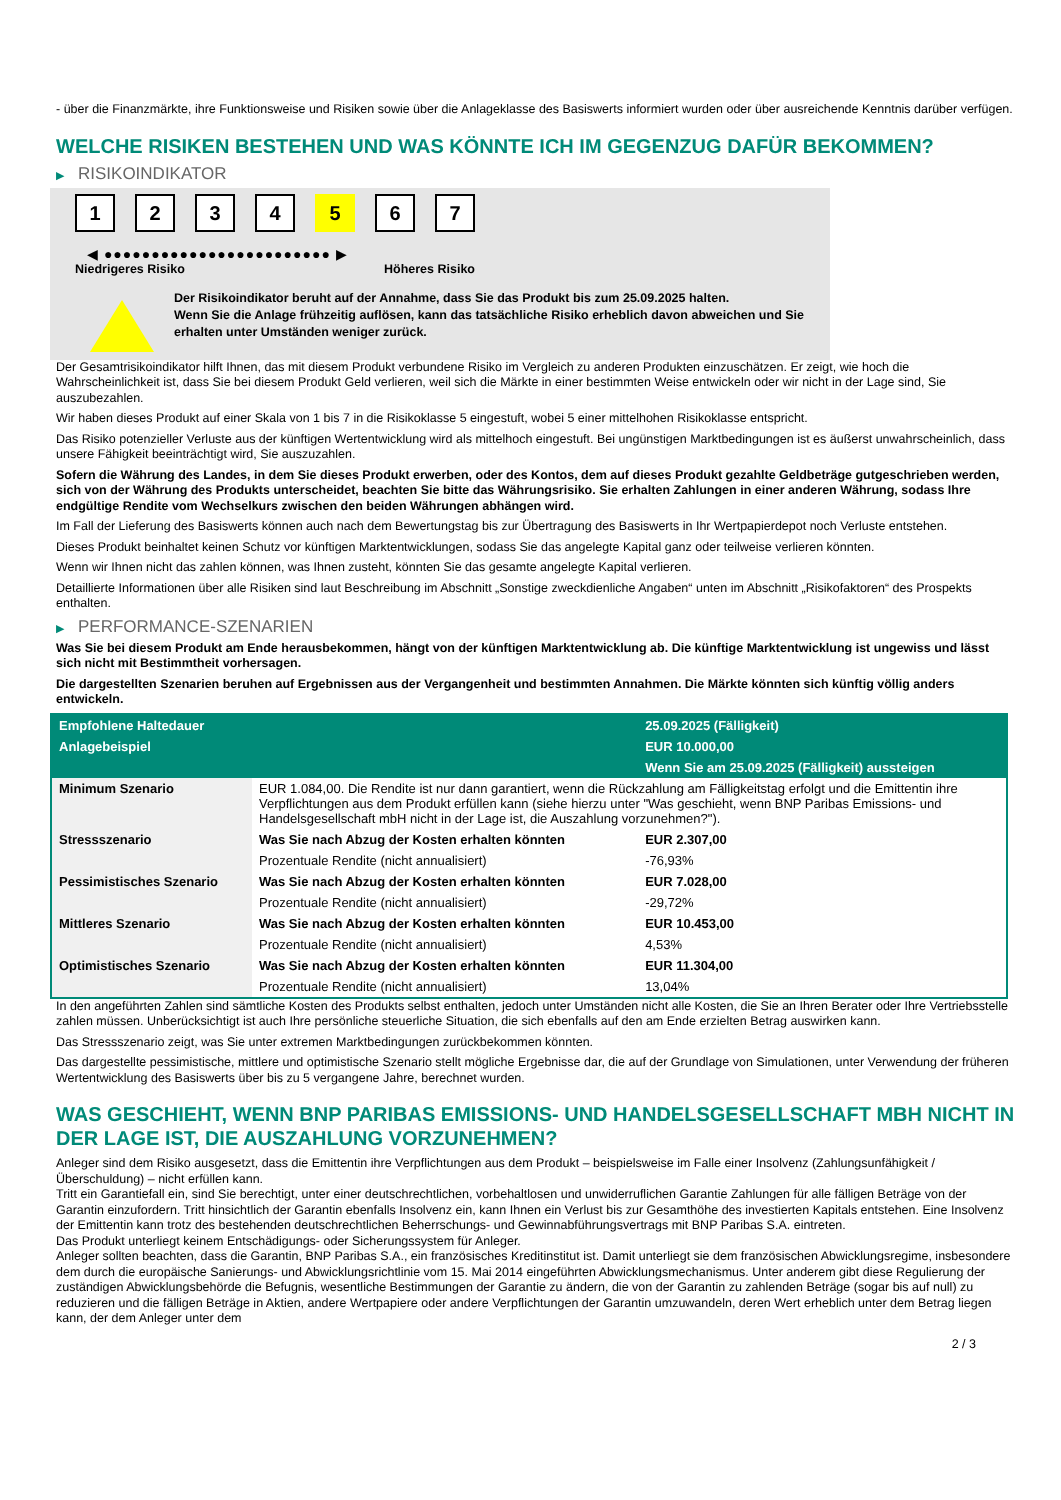- über die Finanzmärkte, ihre Funktionsweise und Risiken sowie über die Anlageklasse des Basiswerts informiert wurden oder über ausreichende Kenntnis darüber verfügen.
WELCHE RISIKEN BESTEHEN UND WAS KÖNNTE ICH IM GEGENZUG DAFÜR BEKOMMEN?
▶ RISIKOINDIKATOR
1234 5 6 7
◀ ●●●●●●●●●●●●●●●●●●●●●●●● ▶
Niedrigeres Risiko Höheres Risiko
Der Risikoindikator beruht auf der Annahme, dass Sie das Produkt bis zum 25.09.2025 halten.
Wenn Sie die Anlage frühzeitig auflösen, kann das tatsächliche Risiko erheblich davon abweichen und Sie erhalten unter Umständen weniger zurück.
Der Gesamtrisikoindikator hilft Ihnen, das mit diesem Produkt verbundene Risiko im Vergleich zu anderen Produkten einzuschätzen. Er zeigt, wie hoch die Wahrscheinlichkeit ist, dass Sie bei diesem Produkt Geld verlieren, weil sich die Märkte in einer bestimmten Weise entwickeln oder wir nicht in der Lage sind, Sie auszubezahlen.
Wir haben dieses Produkt auf einer Skala von 1 bis 7 in die Risikoklasse 5 eingestuft, wobei 5 einer mittelhohen Risikoklasse entspricht.
Das Risiko potenzieller Verluste aus der künftigen Wertentwicklung wird als mittelhoch eingestuft. Bei ungünstigen Marktbedingungen ist es äußerst unwahrscheinlich, dass unsere Fähigkeit beeinträchtigt wird, Sie auszuzahlen.
Sofern die Währung des Landes, in dem Sie dieses Produkt erwerben, oder des Kontos, dem auf dieses Produkt gezahlte Geldbeträge gutgeschrieben werden, sich von der Währung des Produkts unterscheidet, beachten Sie bitte das Währungsrisiko. Sie erhalten Zahlungen in einer anderen Währung, sodass Ihre endgültige Rendite vom Wechselkurs zwischen den beiden Währungen abhängen wird.
Im Fall der Lieferung des Basiswerts können auch nach dem Bewertungstag bis zur Übertragung des Basiswerts in Ihr Wertpapierdepot noch Verluste entstehen.
Dieses Produkt beinhaltet keinen Schutz vor künftigen Marktentwicklungen, sodass Sie das angelegte Kapital ganz oder teilweise verlieren könnten.
Wenn wir Ihnen nicht das zahlen können, was Ihnen zusteht, könnten Sie das gesamte angelegte Kapital verlieren.
Detaillierte Informationen über alle Risiken sind laut Beschreibung im Abschnitt „Sonstige zweckdienliche Angaben“ unten im Abschnitt „Risikofaktoren“ des Prospekts enthalten.
▶ PERFORMANCE-SZENARIEN
Was Sie bei diesem Produkt am Ende herausbekommen, hängt von der künftigen Marktentwicklung ab. Die künftige Marktentwicklung ist ungewiss und lässt sich nicht mit Bestimmtheit vorhersagen.
Die dargestellten Szenarien beruhen auf Ergebnissen aus der Vergangenheit und bestimmten Annahmen. Die Märkte könnten sich künftig völlig anders entwickeln.
| Empfohlene Haltedauer | | 25.09.2025 (Fälligkeit) |
| --- | --- | --- |
| Anlagebeispiel | | EUR 10.000,00 |
| | | Wenn Sie am 25.09.2025 (Fälligkeit) aussteigen |
| Minimum Szenario | EUR 1.084,00. Die Rendite ist nur dann garantiert, wenn die Rückzahlung am Fälligkeitstag erfolgt und die Emittentin ihre Verpflichtungen aus dem Produkt erfüllen kann (siehe hierzu unter "Was geschieht, wenn BNP Paribas Emissions- und Handelsgesellschaft mbH nicht in der Lage ist, die Auszahlung vorzunehmen?"). | |
| Stressszenario | Was Sie nach Abzug der Kosten erhalten könnten | EUR 2.307,00 |
| | Prozentuale Rendite (nicht annualisiert) | -76,93% |
| Pessimistisches Szenario | Was Sie nach Abzug der Kosten erhalten könnten | EUR 7.028,00 |
| | Prozentuale Rendite (nicht annualisiert) | -29,72% |
| Mittleres Szenario | Was Sie nach Abzug der Kosten erhalten könnten | EUR 10.453,00 |
| | Prozentuale Rendite (nicht annualisiert) | 4,53% |
| Optimistisches Szenario | Was Sie nach Abzug der Kosten erhalten könnten | EUR 11.304,00 |
| | Prozentuale Rendite (nicht annualisiert) | 13,04% |
In den angeführten Zahlen sind sämtliche Kosten des Produkts selbst enthalten, jedoch unter Umständen nicht alle Kosten, die Sie an Ihren Berater oder Ihre Vertriebsstelle zahlen müssen. Unberücksichtigt ist auch Ihre persönliche steuerliche Situation, die sich ebenfalls auf den am Ende erzielten Betrag auswirken kann.
Das Stressszenario zeigt, was Sie unter extremen Marktbedingungen zurückbekommen könnten.
Das dargestellte pessimistische, mittlere und optimistische Szenario stellt mögliche Ergebnisse dar, die auf der Grundlage von Simulationen, unter Verwendung der früheren Wertentwicklung des Basiswerts über bis zu 5 vergangene Jahre, berechnet wurden.
WAS GESCHIEHT, WENN BNP PARIBAS EMISSIONS- UND HANDELSGESELLSCHAFT MBH NICHT IN DER LAGE IST, DIE AUSZAHLUNG VORZUNEHMEN?
Anleger sind dem Risiko ausgesetzt, dass die Emittentin ihre Verpflichtungen aus dem Produkt – beispielsweise im Falle einer Insolvenz (Zahlungsunfähigkeit / Überschuldung) – nicht erfüllen kann.
Tritt ein Garantiefall ein, sind Sie berechtigt, unter einer deutschrechtlichen, vorbehaltlosen und unwiderruflichen Garantie Zahlungen für alle fälligen Beträge von der Garantin einzufordern. Tritt hinsichtlich der Garantin ebenfalls Insolvenz ein, kann Ihnen ein Verlust bis zur Gesamthöhe des investierten Kapitals entstehen. Eine Insolvenz der Emittentin kann trotz des bestehenden deutschrechtlichen Beherrschungs- und Gewinnabführungsvertrags mit BNP Paribas S.A. eintreten.
Das Produkt unterliegt keinem Entschädigungs- oder Sicherungssystem für Anleger.
Anleger sollten beachten, dass die Garantin, BNP Paribas S.A., ein französisches Kreditinstitut ist. Damit unterliegt sie dem französischen Abwicklungsregime, insbesondere dem durch die europäische Sanierungs- und Abwicklungsrichtlinie vom 15. Mai 2014 eingeführten Abwicklungsmechanismus. Unter anderem gibt diese Regulierung der zuständigen Abwicklungsbehörde die Befugnis, wesentliche Bestimmungen der Garantie zu ändern, die von der Garantin zu zahlenden Beträge (sogar bis auf null) zu reduzieren und die fälligen Beträge in Aktien, andere Wertpapiere oder andere Verpflichtungen der Garantin umzuwandeln, deren Wert erheblich unter dem Betrag liegen kann, der dem Anleger unter dem
2 / 3